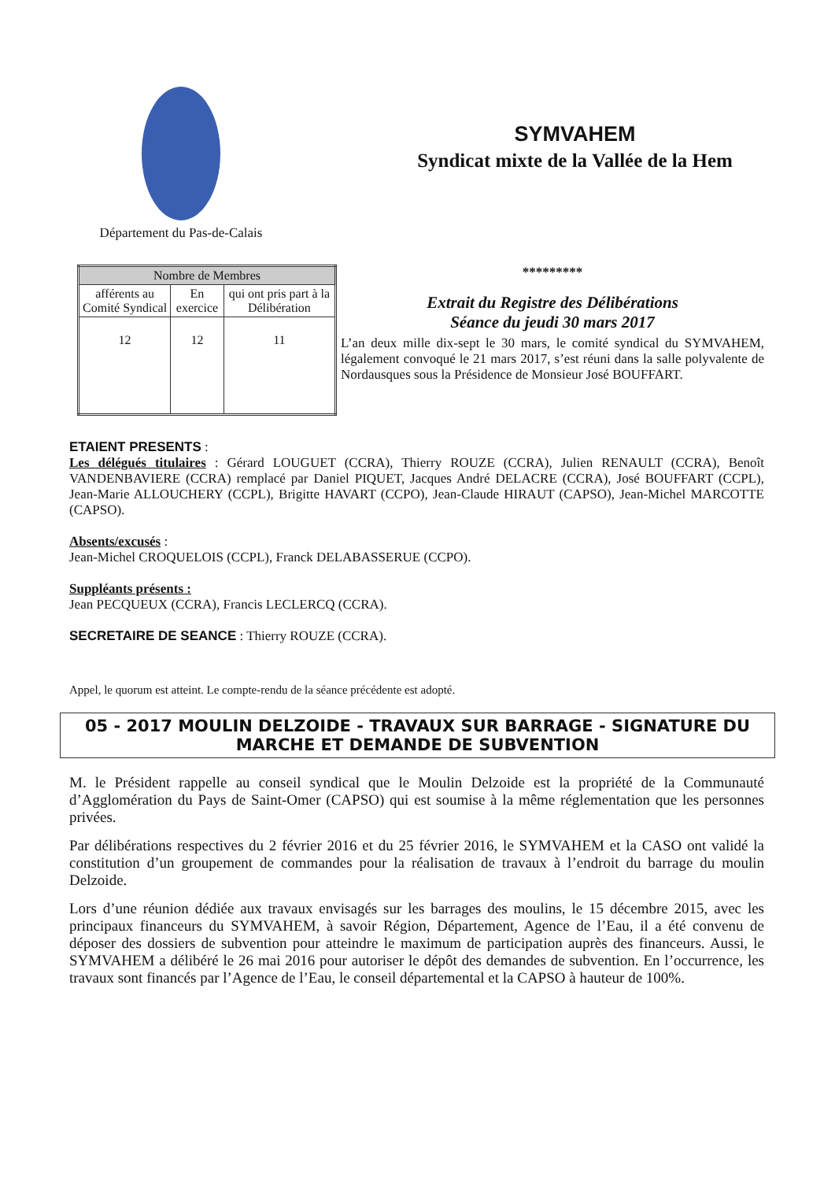Département du Pas-de-Calais
SYMVAHEM
Syndicat mixte de la Vallée de la Hem
| Nombre de Membres | | |
| --- | --- | --- |
| afférents au Comité Syndical | En exercice | qui ont pris part à la Délibération |
| 12 | 12 | 11 |
*********
Extrait du Registre des Délibérations
Séance du jeudi 30 mars 2017
L’an deux mille dix-sept le 30 mars, le comité syndical du SYMVAHEM, légalement convoqué le 21 mars 2017, s’est réuni dans la salle polyvalente de Nordausques sous la Présidence de Monsieur José BOUFFART.
ETAIENT PRESENTS :
Les délégués titulaires : Gérard LOUGUET (CCRA), Thierry ROUZE (CCRA), Julien RENAULT (CCRA), Benoît VANDENBAVIERE (CCRA) remplacé par Daniel PIQUET, Jacques André DELACRE (CCRA), José BOUFFART (CCPL), Jean-Marie ALLOUCHERY (CCPL), Brigitte HAVART (CCPO), Jean-Claude HIRAUT (CAPSO), Jean-Michel MARCOTTE (CAPSO).
Absents/excusés :
Jean-Michel CROQUELOIS (CCPL), Franck DELABASSERUE (CCPO).
Suppléants présents :
Jean PECQUEUX (CCRA), Francis LECLERCQ (CCRA).
SECRETAIRE DE SEANCE : Thierry ROUZE (CCRA).
Appel, le quorum est atteint. Le compte-rendu de la séance précédente est adopté.
05 - 2017 MOULIN DELZOIDE - TRAVAUX SUR BARRAGE - SIGNATURE DU MARCHE ET DEMANDE DE SUBVENTION
M. le Président rappelle au conseil syndical que le Moulin Delzoide est la propriété de la Communauté d’Agglomération du Pays de Saint-Omer (CAPSO) qui est soumise à la même réglementation que les personnes privées.
Par délibérations respectives du 2 février 2016 et du 25 février 2016, le SYMVAHEM et la CASO ont validé la constitution d’un groupement de commandes pour la réalisation de travaux à l’endroit du barrage du moulin Delzoide.
Lors d’une réunion dédiée aux travaux envisagés sur les barrages des moulins, le 15 décembre 2015, avec les principaux financeurs du SYMVAHEM, à savoir Région, Département, Agence de l’Eau, il a été convenu de déposer des dossiers de subvention pour atteindre le maximum de participation auprès des financeurs. Aussi, le SYMVAHEM a délibéré le 26 mai 2016 pour autoriser le dépôt des demandes de subvention. En l’occurrence, les travaux sont financés par l’Agence de l’Eau, le conseil départemental et la CAPSO à hauteur de 100%.